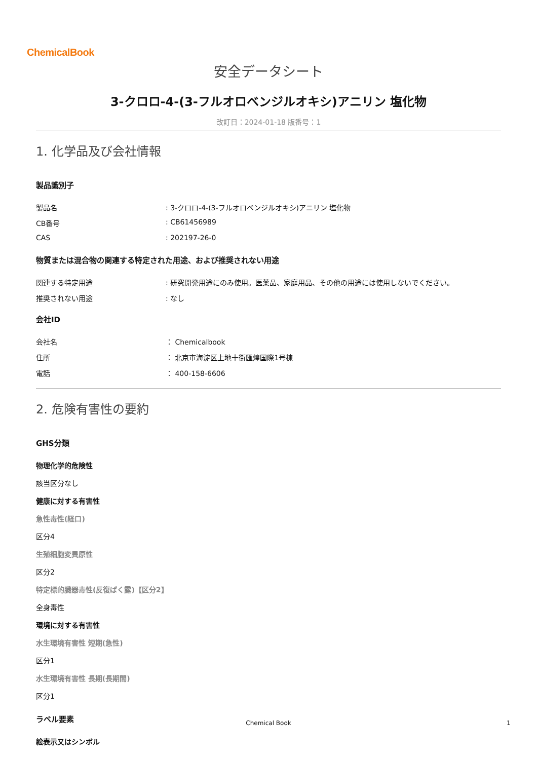ChemicalBook
安全データシート
3-クロロ-4-(3-フルオロベンジルオキシ)アニリン 塩化物
改訂日：2024-01-18 版番号：1
1. 化学品及び会社情報
製品識別子
製品名: 3-クロロ-4-(3-フルオロベンジルオキシ)アニリン 塩化物
CB番号: CB61456989
CAS: 202197-26-0
物質または混合物の関連する特定された用途、および推奨されない用途
関連する特定用途: 研究開発用途にのみ使用。医薬品、家庭用品、その他の用途には使用しないでください。
推奨されない用途: なし
会社ID
会社名 ： Chemicalbook
住所 ： 北京市海淀区上地十街匯煌国際1号棟
電話 ： 400-158-6606
2. 危険有害性の要約
GHS分類
物理化学的危険性
該当区分なし
健康に対する有害性
急性毒性(経口)
区分4
生殖細胞変異原性
区分2
特定標的臓器毒性(反復ばく露)【区分2】
全身毒性
環境に対する有害性
水生環境有害性 短期(急性)
区分1
水生環境有害性 長期(長期間)
区分1
ラベル要素
絵表示又はシンボル
Chemical Book 1